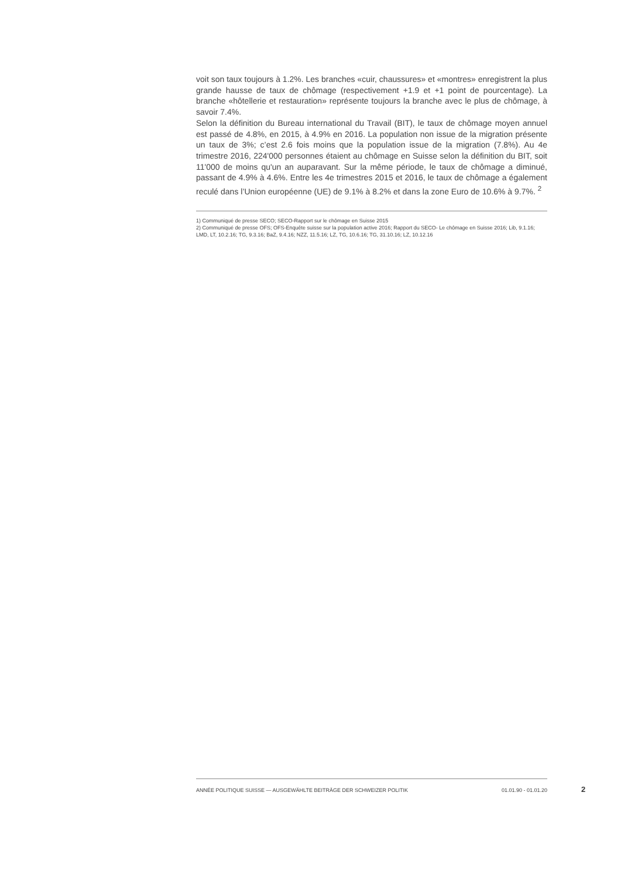voit son taux toujours à 1.2%. Les branches «cuir, chaussures» et «montres» enregistrent la plus grande hausse de taux de chômage (respectivement +1.9 et +1 point de pourcentage). La branche «hôtellerie et restauration» représente toujours la branche avec le plus de chômage, à savoir 7.4%.
Selon la définition du Bureau international du Travail (BIT), le taux de chômage moyen annuel est passé de 4.8%, en 2015, à 4.9% en 2016. La population non issue de la migration présente un taux de 3%; c’est 2.6 fois moins que la population issue de la migration (7.8%). Au 4e trimestre 2016, 224'000 personnes étaient au chômage en Suisse selon la définition du BIT, soit 11'000 de moins qu'un an auparavant. Sur la même période, le taux de chômage a diminué, passant de 4.9% à 4.6%. Entre les 4e trimestres 2015 et 2016, le taux de chômage a également reculé dans l’Union européenne (UE) de 9.1% à 8.2% et dans la zone Euro de 10.6% à 9.7%. <sup>2</sup>
1) Communiqué de presse SECO; SECO-Rapport sur le chômage en Suisse 2015
2) Communiqué de presse OFS; OFS-Enquête suisse sur la population active 2016; Rapport du SECO- Le chômage en Suisse 2016; Lib, 9.1.16; LMD, LT, 10.2.16; TG, 9.3.16; BaZ, 9.4.16; NZZ, 11.5.16; LZ, TG, 10.6.16; TG, 31.10.16; LZ, 10.12.16
ANNÉE POLITIQUE SUISSE — AUSGEWÄHLTE BEITRÄGE DER SCHWEIZER POLITIK 01.01.90 - 01.01.20
2